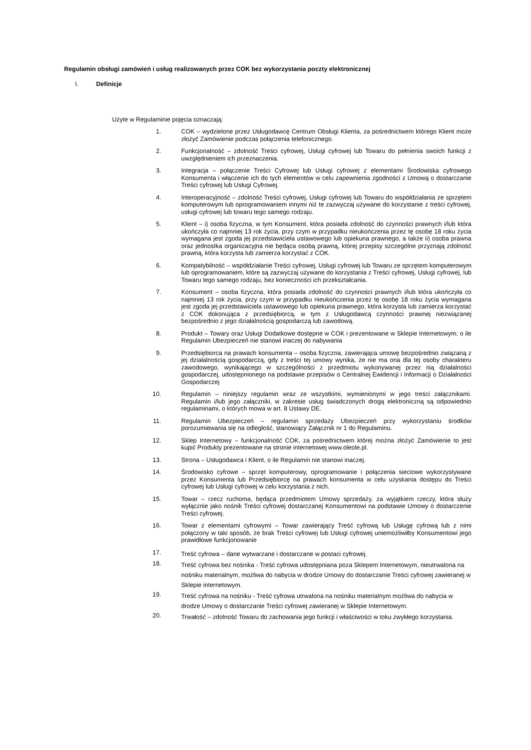Regulamin obsługi zamówień i usług realizowanych przez COK bez wykorzystania poczty elektronicznej
I. Definicje
Użyte w Regulaminie pojęcia oznaczają:
1. COK – wydzielone przez Usługodawcę Centrum Obsługi Klienta, za pośrednictwem którego Klient może złożyć Zamówienie podczas połączenia telefonicznego.
2. Funkcjonalność – zdolność Treści cyfrowej, Usługi cyfrowej lub Towaru do pełnienia swoich funkcji z uwzględnieniem ich przeznaczenia.
3. Integracja – połączenie Treści Cyfrowej lub Usługi cyfrowej z elementami Środowiska cyfrowego Konsumenta i włączenie ich do tych elementów w celu zapewnienia zgodności z Umową o dostarczanie Treści cyfrowej lub Usługi Cyfrowej.
4. Interoperacyjność – zdolność Treści cyfrowej, Usługi cyfrowej lub Towaru do współdziałania ze sprzętem komputerowym lub oprogramowaniem innymi niż te zazwyczaj używane do korzystanie z treści cyfrowej, usługi cyfrowej lub towaru tego samego rodzaju.
5. Klient – i) osoba fizyczna, w tym Konsument, która posiada zdolność do czynności prawnych i/lub która ukończyła co najmniej 13 rok życia, przy czym w przypadku nieukończenia przez tę osobę 18 roku życia wymagana jest zgoda jej przedstawiciela ustawowego lub opiekuna prawnego, a także ii) osoba prawna oraz jednostka organizacyjna nie będąca osobą prawną, której przepisy szczególne przyznają zdolność prawną, która korzysta lub zamierza korzystać z COK.
6. Kompatybilność – współdziałanie Treści cyfrowej, Usługi cyfrowej lub Towaru ze sprzętem komputerowym lub oprogramowaniem, które są zazwyczaj używane do korzystania z Treści cyfrowej, Usługi cyfrowej, lub Towaru tego samego rodzaju, bez konieczności ich przekształcania.
7. Konsument – osoba fizyczna, która posiada zdolność do czynności prawnych i/lub która ukończyła co najmniej 13 rok życia, przy czym w przypadku nieukończenia przez tę osobę 18 roku życia wymagana jest zgoda jej przedstawiciela ustawowego lub opiekuna prawnego, która korzysta lub zamierza korzystać z COK dokonująca z przedsiębiorcą, w tym z Usługodawcą czynności prawnej niezwiązanej bezpośrednio z jego działalnością gospodarczą lub zawodową.
8. Produkt – Towary oraz Usługi Dodatkowe dostępne w COK i prezentowane w Sklepie Internetowym; o ile Regulamin Ubezpieczeń nie stanowi inaczej do nabywania
9. Przedsiębiorca na prawach konsumenta – osoba fizyczna, zawierająca umowę bezpośrednio związaną z jej działalnością gospodarczą, gdy z treści tej umowy wynika, że nie ma ona dla tej osoby charakteru zawodowego, wynikającego w szczególności z przedmiotu wykonywanej przez nią działalności gospodarczej, udostępnionego na podstawie przepisów o Centralnej Ewidencji i Informacji o Działalności Gospodarczej
10. Regulamin – niniejszy regulamin wraz ze wszystkimi, wymienionymi w jego treści załącznikami. Regulamin i/lub jego załączniki, w zakresie usług świadczonych drogą elektroniczną są odpowiednio regulaminami, o których mowa w art. 8 Ustawy DE.
11. Regulamin Ubezpieczeń – regulamin sprzedaży Ubezpieczeń przy wykorzystaniu środków porozumiewania się na odległość, stanowiący Załącznik nr 1 do Regulaminu.
12. Sklep Internetowy – funkcjonalność COK, za pośrednictwem której można złożyć Zamówienie to jest kupić Produkty prezentowane na stronie internetowej www.oleole.pl.
13. Strona – Usługodawca i Klient, o ile Regulamin nie stanowi inaczej.
14. Środowisko cyfrowe – sprzęt komputerowy, oprogramowanie i połączenia sieciowe wykorzystywane przez Konsumenta lub Przedsiębiorcę na prawach konsumenta w celu uzyskania dostępu do Treści cyfrowej lub Usługi cyfrowej w celu korzystania z nich.
15. Towar – rzecz ruchoma, będąca przedmiotem Umowy sprzedaży, za wyjątkiem rzeczy, która służy wyłącznie jako nośnik Treści cyfrowej dostarczanej Konsumentowi na podstawie Umowy o dostarczenie Treści cyfrowej.
16. Towar z elementami cyfrowymi – Towar zawierający Treść cyfrową lub Usługę cyfrową lub z nimi połączony w taki sposób, że brak Treści cyfrowej lub Usługi cyfrowej uniemożliwiłby Konsumentowi jego prawidłowe funkcjonowanie
17.
Treść cyfrowa – dane wytwarzane i dostarczane w postaci cyfrowej.
18.
Treść cyfrowa bez nośnika - Treść cyfrowa udostępniana poza Sklepem Internetowym, nieutrwalona na nośniku materialnym, możliwa do nabycia w drodze Umowy do dostarczanie Treści cyfrowej zawieranej w Sklepie internetowym.
19.
Treść cyfrowa na nośniku - Treść cyfrowa utrwalona na nośniku materialnym możliwa do nabycia w drodze Umowy o dostarczanie Treści cyfrowej zawieranej w Sklepie Internetowym.
20.
Trwałość – zdolność Towaru do zachowania jego funkcji i właściwości w toku zwykłego korzystania.